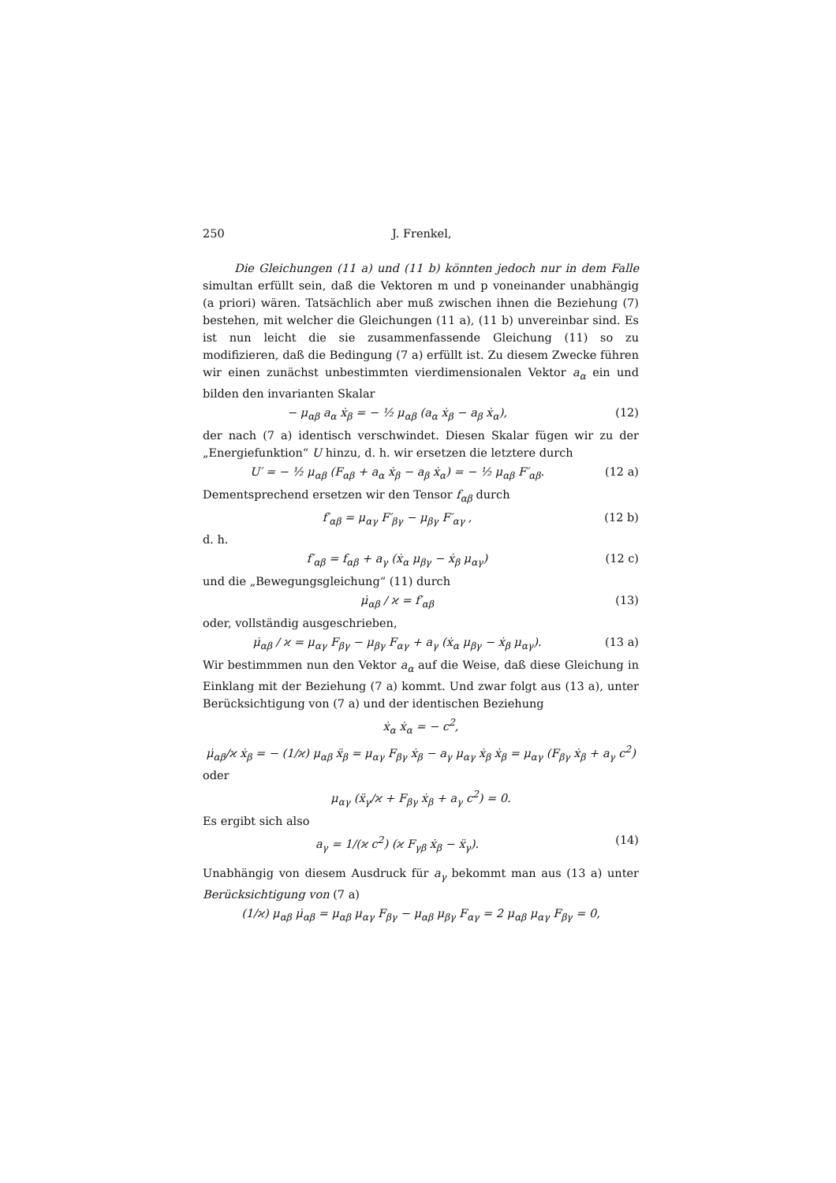250 J. Frenkel,
Die Gleichungen (11 a) und (11 b) könnten jedoch nur in dem Falle simultan erfüllt sein, daß die Vektoren m und p voneinander unabhängig (a priori) wären. Tatsächlich aber muß zwischen ihnen die Beziehung (7) bestehen, mit welcher die Gleichungen (11 a), (11 b) unvereinbar sind. Es ist nun leicht die sie zusammenfassende Gleichung (11) so zu modifizieren, daß die Bedingung (7 a) erfüllt ist. Zu diesem Zwecke führen wir einen zunächst unbestimmten vierdimensionalen Vektor a<sub>α</sub> ein und bilden den invarianten Skalar
− μ<sub>αβ</sub> a<sub>α</sub> ẋ<sub>β</sub> = − ½ μ<sub>αβ</sub> (a<sub>α</sub> ẋ<sub>β</sub> − a<sub>β</sub> ẋ<sub>α</sub>), (12)
der nach (7 a) identisch verschwindet. Diesen Skalar fügen wir zu der „Energiefunktion“ U hinzu, d. h. wir ersetzen die letztere durch
U′ = − ½ μ<sub>αβ</sub> (F<sub>αβ</sub> + a<sub>α</sub> ẋ<sub>β</sub> − a<sub>β</sub> ẋ<sub>α</sub>) = − ½ μ<sub>αβ</sub> F′<sub>αβ</sub>. (12 a)
Dementsprechend ersetzen wir den Tensor f<sub>αβ</sub> durch
f′<sub>αβ</sub> = μ<sub>αγ</sub> F′<sub>βγ</sub> − μ<sub>βγ</sub> F′<sub>αγ</sub> , (12 b)
d. h.
f′<sub>αβ</sub> = f<sub>αβ</sub> + a<sub>γ</sub> (ẋ<sub>α</sub> μ<sub>βγ</sub> − ẋ<sub>β</sub> μ<sub>αγ</sub>) (12 c)
und die „Bewegungsgleichung“ (11) durch
μ̇<sub>αβ</sub> / ϰ = f′<sub>αβ</sub> (13)
oder, vollständig ausgeschrieben,
μ̇<sub>αβ</sub> / ϰ = μ<sub>αγ</sub> F<sub>βγ</sub> − μ<sub>βγ</sub> F<sub>αγ</sub> + a<sub>γ</sub> (ẋ<sub>α</sub> μ<sub>βγ</sub> − ẋ<sub>β</sub> μ<sub>αγ</sub>). (13 a)
Wir bestimmmen nun den Vektor a<sub>α</sub> auf die Weise, daß diese Gleichung in Einklang mit der Beziehung (7 a) kommt. Und zwar folgt aus (13 a), unter Berücksichtigung von (7 a) und der identischen Beziehung
ẋ<sub>α</sub> ẋ<sub>α</sub> = − c<sup>2</sup>,
μ̇<sub>αβ</sub>/ϰ ẋ<sub>β</sub> = − (1/ϰ) μ<sub>αβ</sub> ẍ<sub>β</sub> = μ<sub>αγ</sub> F<sub>βγ</sub> ẋ<sub>β</sub> − a<sub>γ</sub> μ<sub>αγ</sub> ẋ<sub>β</sub> ẋ<sub>β</sub> = μ<sub>αγ</sub> (F<sub>βγ</sub> ẋ<sub>β</sub> + a<sub>γ</sub> c<sup>2</sup>)
oder
μ<sub>αγ</sub> (ẍ<sub>γ</sub>/ϰ + F<sub>βγ</sub> ẋ<sub>β</sub> + a<sub>γ</sub> c<sup>2</sup>) = 0.
Es ergibt sich also
a<sub>γ</sub> = 1/(ϰ c<sup>2</sup>) (ϰ F<sub>γβ</sub> ẋ<sub>β</sub> − ẍ<sub>γ</sub>). (14)
Unabhängig von diesem Ausdruck für a<sub>γ</sub> bekommt man aus (13 a) unter Berücksichtigung von (7 a)
(1/ϰ) μ<sub>αβ</sub> μ̇<sub>αβ</sub> = μ<sub>αβ</sub> μ<sub>αγ</sub> F<sub>βγ</sub> − μ<sub>αβ</sub> μ<sub>βγ</sub> F<sub>αγ</sub> = 2 μ<sub>αβ</sub> μ<sub>αγ</sub> F<sub>βγ</sub> = 0,